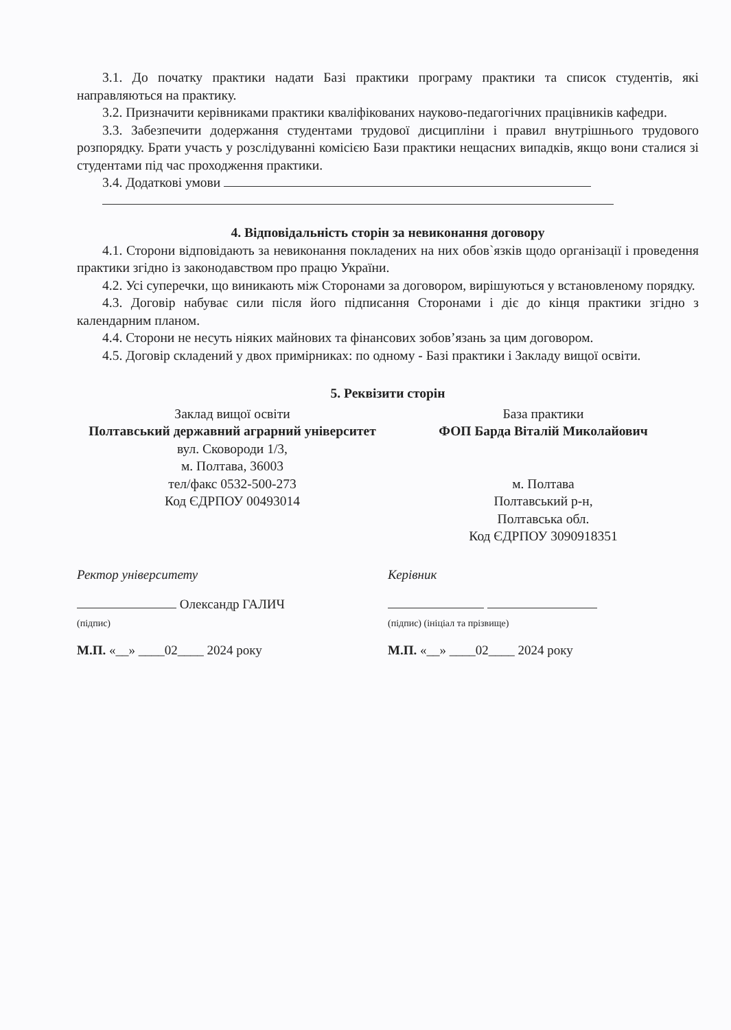3.1. До початку практики надати Базі практики програму практики та список студентів, які направляються на практику.
3.2. Призначити керівниками практики кваліфікованих науково-педагогічних працівників кафедри.
3.3. Забезпечити додержання студентами трудової дисципліни і правил внутрішнього трудового розпорядку. Брати участь у розслідуванні комісією Бази практики нещасних випадків, якщо вони сталися зі студентами під час проходження практики.
3.4. Додаткові умови
4. Відповідальність сторін за невиконання договору
4.1. Сторони відповідають за невиконання покладених на них обов`язків щодо організації і проведення практики згідно із законодавством про працю України.
4.2. Усі суперечки, що виникають між Сторонами за договором, вирішуються у встановленому порядку.
4.3. Договір набуває сили після його підписання Сторонами і діє до кінця практики згідно з календарним планом.
4.4. Сторони не несуть ніяких майнових та фінансових зобов’язань за цим договором.
4.5. Договір складений у двох примірниках: по одному - Базі практики і Закладу вищої освіти.
5. Реквізити сторін
Заклад вищої освіти
Полтавський державний аграрний університет
вул. Сковороди 1/3,
м. Полтава, 36003
тел/факс 0532-500-273
Код ЄДРПОУ 00493014
База практики
ФОП Барда Віталій Миколайович
м. Полтава
Полтавський р-н,
Полтавська обл.
Код ЄДРПОУ 3090918351
Ректор університету Керівник
Олександр ГАЛИЧ
(підпис)
(підпис) (ініціал та прізвище)
М.П. «__» ____02____ 2024 року М.П. «__» ____02____ 2024 року